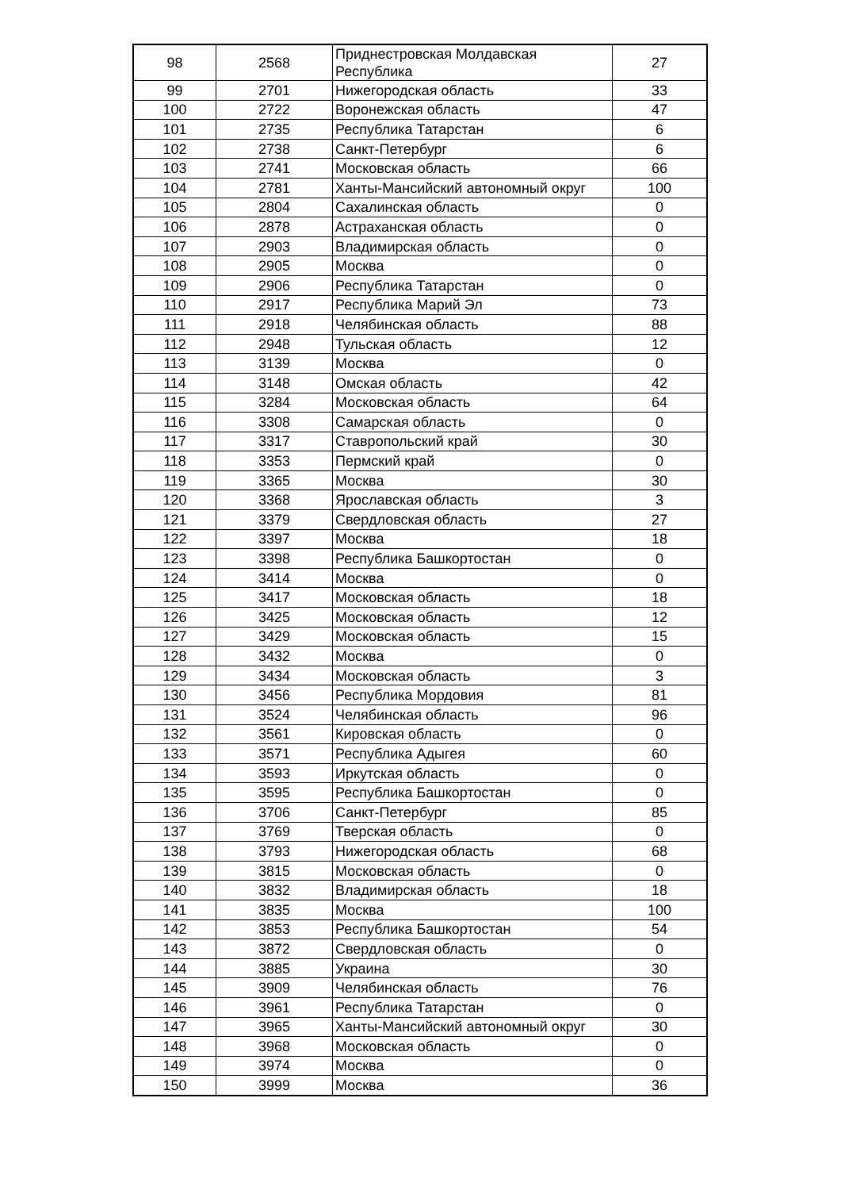| 98 | 2568 | Приднестровская Молдавская Республика | 27 |
| 99 | 2701 | Нижегородская область | 33 |
| 100 | 2722 | Воронежская область | 47 |
| 101 | 2735 | Республика Татарстан | 6 |
| 102 | 2738 | Санкт-Петербург | 6 |
| 103 | 2741 | Московская область | 66 |
| 104 | 2781 | Ханты-Мансийский автономный округ | 100 |
| 105 | 2804 | Сахалинская область | 0 |
| 106 | 2878 | Астраханская область | 0 |
| 107 | 2903 | Владимирская область | 0 |
| 108 | 2905 | Москва | 0 |
| 109 | 2906 | Республика Татарстан | 0 |
| 110 | 2917 | Республика Марий Эл | 73 |
| 111 | 2918 | Челябинская область | 88 |
| 112 | 2948 | Тульская область | 12 |
| 113 | 3139 | Москва | 0 |
| 114 | 3148 | Омская область | 42 |
| 115 | 3284 | Московская область | 64 |
| 116 | 3308 | Самарская область | 0 |
| 117 | 3317 | Ставропольский край | 30 |
| 118 | 3353 | Пермский край | 0 |
| 119 | 3365 | Москва | 30 |
| 120 | 3368 | Ярославская область | 3 |
| 121 | 3379 | Свердловская область | 27 |
| 122 | 3397 | Москва | 18 |
| 123 | 3398 | Республика Башкортостан | 0 |
| 124 | 3414 | Москва | 0 |
| 125 | 3417 | Московская область | 18 |
| 126 | 3425 | Московская область | 12 |
| 127 | 3429 | Московская область | 15 |
| 128 | 3432 | Москва | 0 |
| 129 | 3434 | Московская область | 3 |
| 130 | 3456 | Республика Мордовия | 81 |
| 131 | 3524 | Челябинская область | 96 |
| 132 | 3561 | Кировская область | 0 |
| 133 | 3571 | Республика Адыгея | 60 |
| 134 | 3593 | Иркутская область | 0 |
| 135 | 3595 | Республика Башкортостан | 0 |
| 136 | 3706 | Санкт-Петербург | 85 |
| 137 | 3769 | Тверская область | 0 |
| 138 | 3793 | Нижегородская область | 68 |
| 139 | 3815 | Московская область | 0 |
| 140 | 3832 | Владимирская область | 18 |
| 141 | 3835 | Москва | 100 |
| 142 | 3853 | Республика Башкортостан | 54 |
| 143 | 3872 | Свердловская область | 0 |
| 144 | 3885 | Украина | 30 |
| 145 | 3909 | Челябинская область | 76 |
| 146 | 3961 | Республика Татарстан | 0 |
| 147 | 3965 | Ханты-Мансийский автономный округ | 30 |
| 148 | 3968 | Московская область | 0 |
| 149 | 3974 | Москва | 0 |
| 150 | 3999 | Москва | 36 |